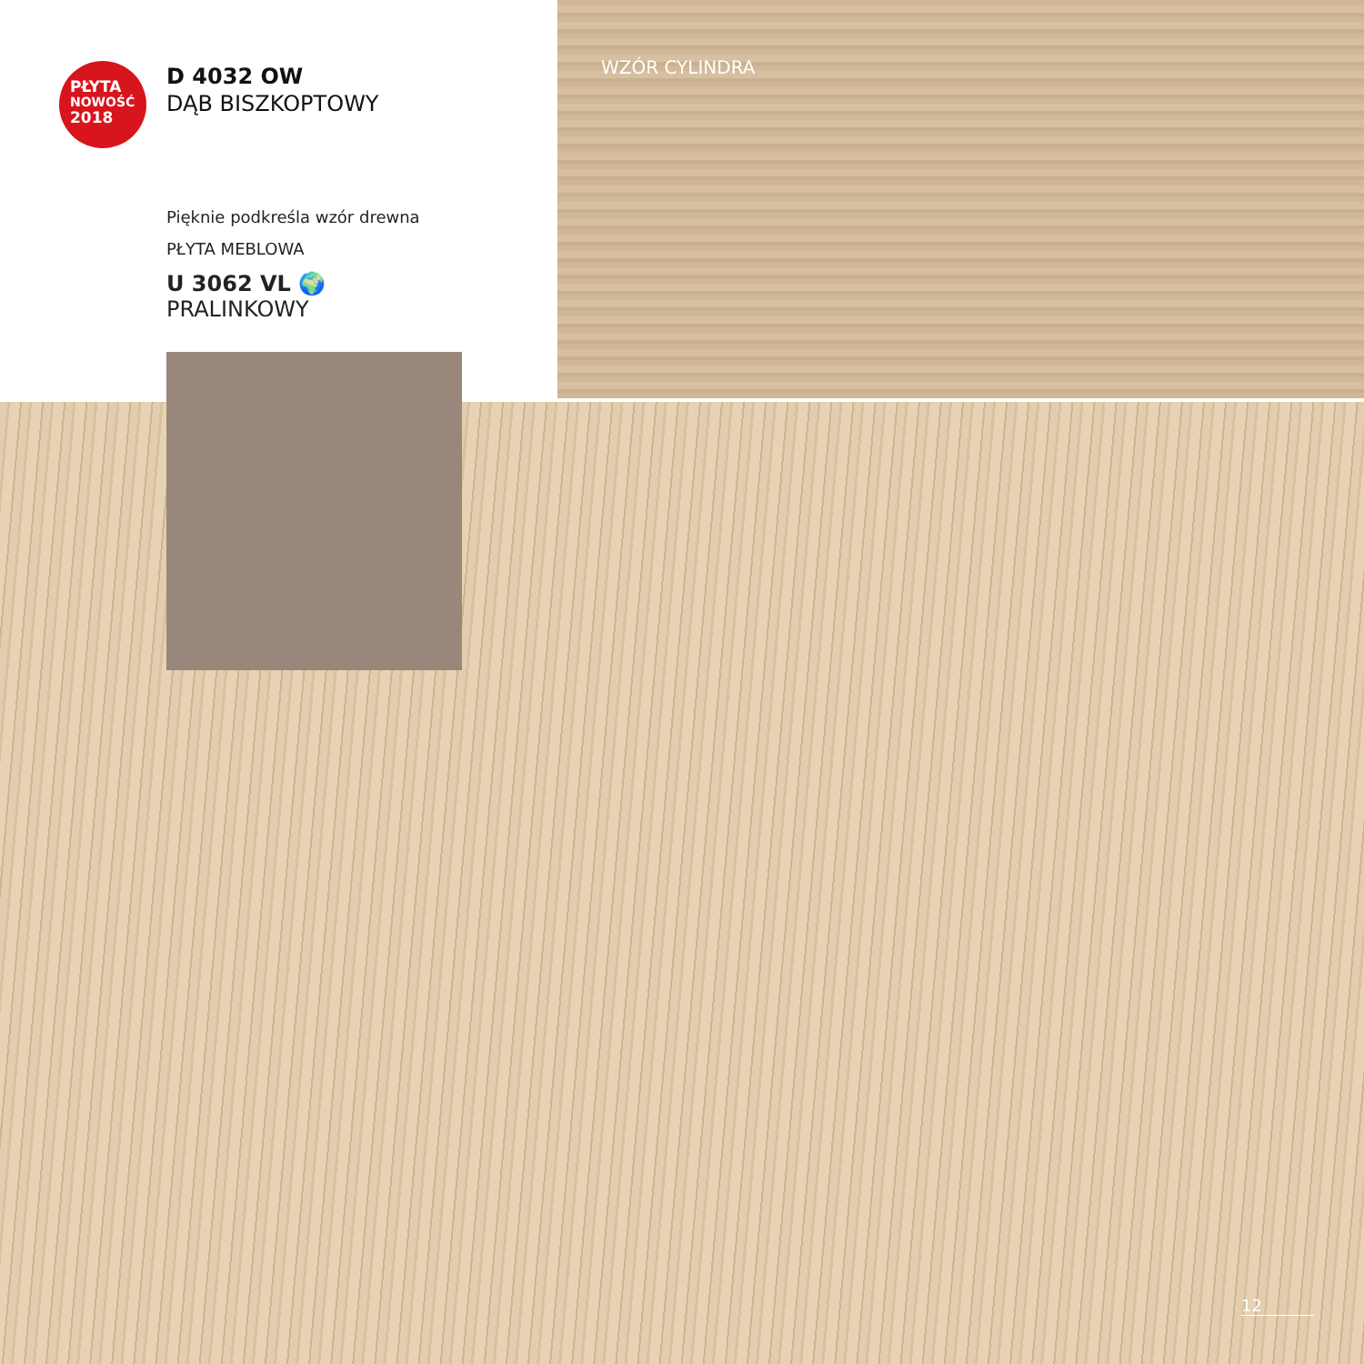PŁYTA
NOWOŚĆ
2018
D 4032 OW
DĄB BISZKOPTOWY
Pięknie podkreśla wzór drewna
PŁYTA MEBLOWA
U 3062 VL 🌍
PRALINKOWY
WZÓR CYLINDRA
12